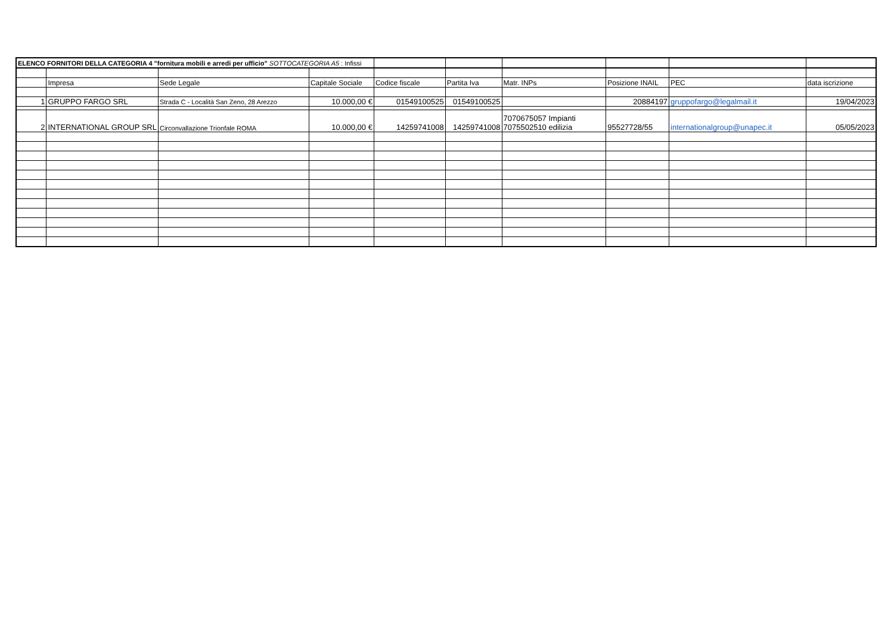| ELENCO FORNITORI DELLA CATEGORIA 4 "fornitura mobili e arredi per ufficio" SOTTOCATEGORIA A5 : Infissi | | | | | | | | | |
| | Impresa | Sede Legale | Capitale Sociale | Codice fiscale | Partita Iva | Matr. INPs | Posizione INAIL | PEC | data iscrizione |
| 1 | GRUPPO FARGO SRL | Strada C - Località San Zeno, 28 Arezzo | 10.000,00 € | 01549100525 | 01549100525 | | 20884197 | gruppofargo@legalmail.it | 19/04/2023 |
| 2 | INTERNATIONAL GROUP SRL | Circonvallazione Trionfale ROMA | 10.000,00 € | 14259741008 | 14259741008 | 7070675057 Impianti 7075502510 edilizia | 95527728/55 | internationalgroup@unapec.it | 05/05/2023 |